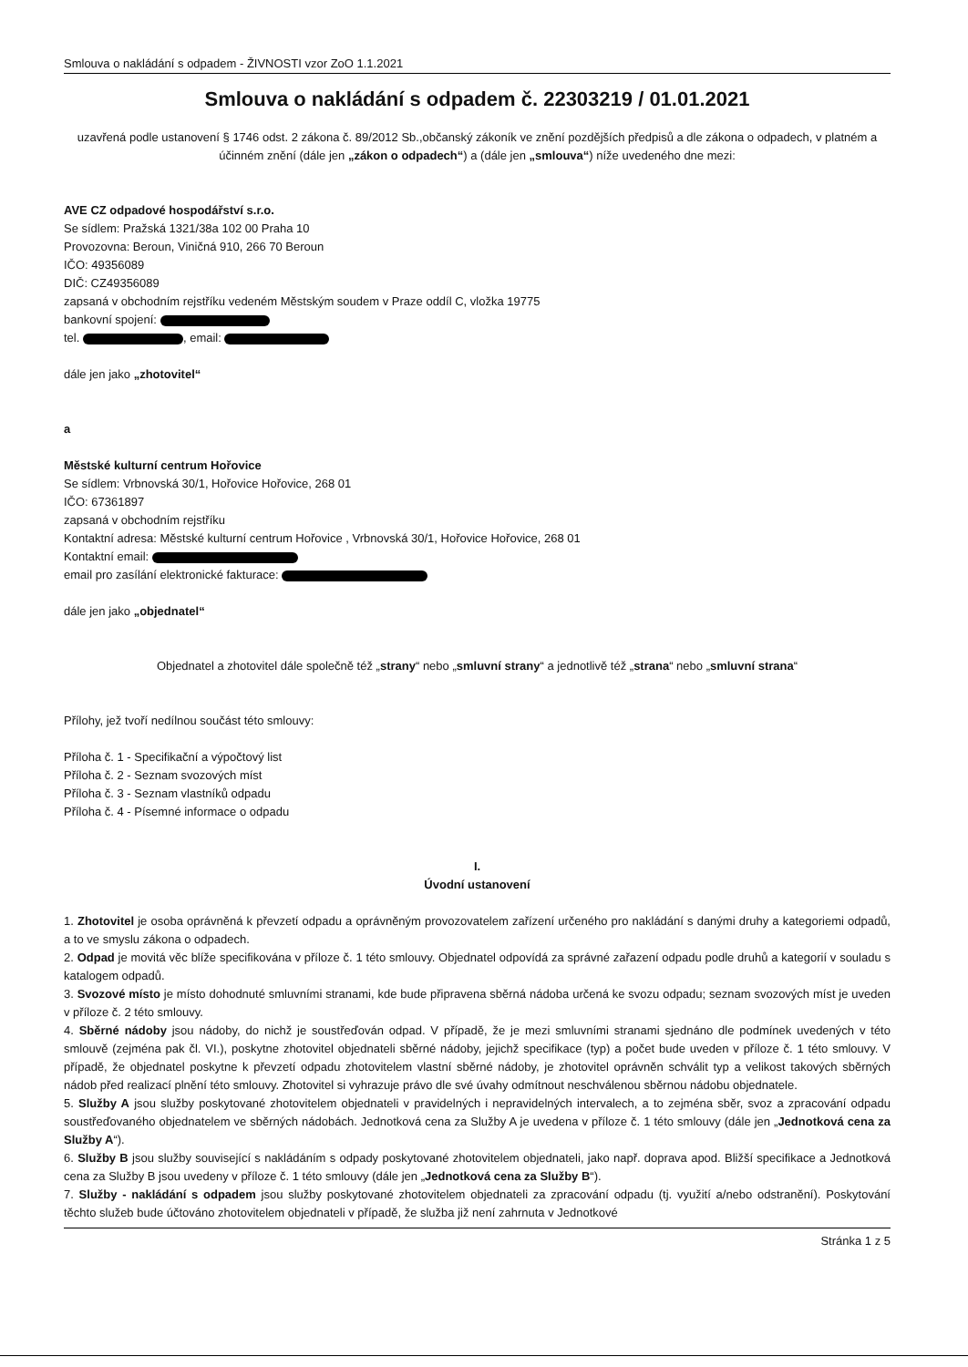Smlouva o nakládání s odpadem - ŽIVNOSTI vzor ZoO 1.1.2021
Smlouva o nakládání s odpadem č. 22303219 / 01.01.2021
uzavřená podle ustanovení § 1746 odst. 2 zákona č. 89/2012 Sb.,občanský zákoník ve znění pozdějších předpisů a dle zákona o odpadech, v platném a účinném znění (dále jen „zákon o odpadech“) a (dále jen „smlouva“) níže uvedeného dne mezi:
AVE CZ odpadové hospodářství s.r.o.
Se sídlem: Pražská 1321/38a 102 00 Praha 10
Provozovna: Beroun, Viničná 910, 266 70 Beroun
IČO: 49356089
DIČ: CZ49356089
zapsaná v obchodním rejstříku vedeném Městským soudem v Praze oddíl C, vložka 19775
bankovní spojení:
tel. , email:
dále jen jako „zhotovitel“
a
Městské kulturní centrum Hořovice
Se sídlem: Vrbnovská 30/1, Hořovice Hořovice, 268 01
IČO: 67361897
zapsaná v obchodním rejstříku
Kontaktní adresa: Městské kulturní centrum Hořovice , Vrbnovská 30/1, Hořovice Hořovice, 268 01
Kontaktní email:
email pro zasílání elektronické fakturace:
dále jen jako „objednatel“
Objednatel a zhotovitel dále společně též „strany“ nebo „smluvní strany“ a jednotlivě též „strana“ nebo „smluvní strana“
Přílohy, jež tvoří nedílnou součást této smlouvy:
Příloha č. 1 - Specifikační a výpočtový list
Příloha č. 2 - Seznam svozových míst
Příloha č. 3 - Seznam vlastníků odpadu
Příloha č. 4 - Písemné informace o odpadu
I.
Úvodní ustanovení
1. Zhotovitel je osoba oprávněná k převzetí odpadu a oprávněným provozovatelem zařízení určeného pro nakládání s danými druhy a kategoriemi odpadů, a to ve smyslu zákona o odpadech.
2. Odpad je movitá věc blíže specifikována v příloze č. 1 této smlouvy. Objednatel odpovídá za správné zařazení odpadu podle druhů a kategorií v souladu s katalogem odpadů.
3. Svozové místo je místo dohodnuté smluvními stranami, kde bude připravena sběrná nádoba určená ke svozu odpadu; seznam svozových míst je uveden v příloze č. 2 této smlouvy.
4. Sběrné nádoby jsou nádoby, do nichž je soustřeďován odpad. V případě, že je mezi smluvními stranami sjednáno dle podmínek uvedených v této smlouvě (zejména pak čl. VI.), poskytne zhotovitel objednateli sběrné nádoby, jejichž specifikace (typ) a počet bude uveden v příloze č. 1 této smlouvy. V případě, že objednatel poskytne k převzetí odpadu zhotovitelem vlastní sběrné nádoby, je zhotovitel oprávněn schválit typ a velikost takových sběrných nádob před realizací plnění této smlouvy. Zhotovitel si vyhrazuje právo dle své úvahy odmítnout neschválenou sběrnou nádobu objednatele.
5. Služby A jsou služby poskytované zhotovitelem objednateli v pravidelných i nepravidelných intervalech, a to zejména sběr, svoz a zpracování odpadu soustřeďovaného objednatelem ve sběrných nádobách. Jednotková cena za Služby A je uvedena v příloze č. 1 této smlouvy (dále jen „Jednotková cena za Služby A“).
6. Služby B jsou služby související s nakládáním s odpady poskytované zhotovitelem objednateli, jako např. doprava apod. Bližší specifikace a Jednotková cena za Služby B jsou uvedeny v příloze č. 1 této smlouvy (dále jen „Jednotková cena za Služby B“).
7. Služby - nakládání s odpadem jsou služby poskytované zhotovitelem objednateli za zpracování odpadu (tj. využití a/nebo odstranění). Poskytování těchto služeb bude účtováno zhotovitelem objednateli v případě, že služba již není zahrnuta v Jednotkové
Stránka 1 z 5